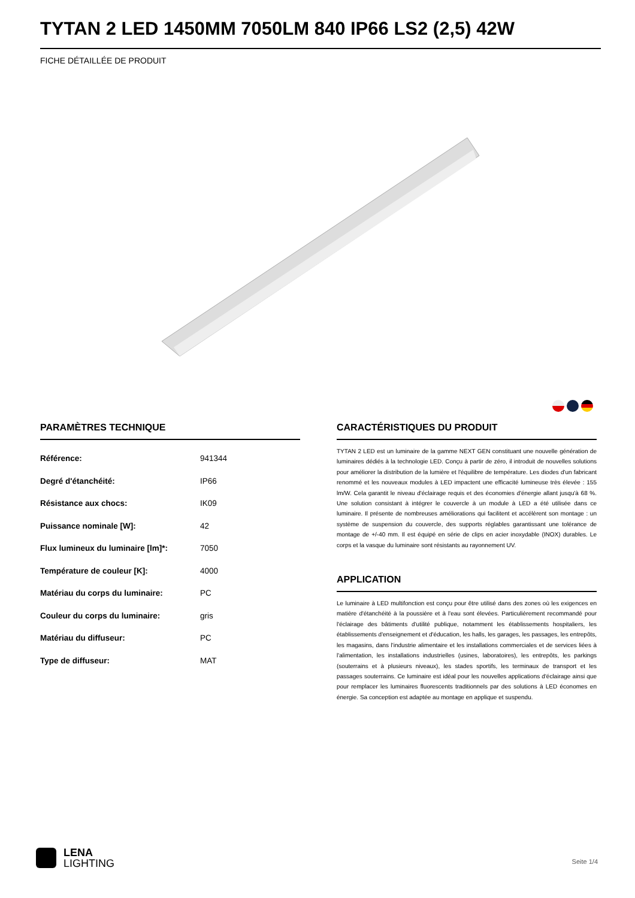TYTAN 2 LED 1450MM 7050LM 840 IP66 LS2 (2,5) 42W
FICHE DÉTAILLÉE DE PRODUIT
PARAMÈTRES TECHNIQUE
| Référence: | 941344 |
| Degré d'étanchéité: | IP66 |
| Résistance aux chocs: | IK09 |
| Puissance nominale [W]: | 42 |
| Flux lumineux du luminaire [lm]*: | 7050 |
| Température de couleur [K]: | 4000 |
| Matériau du corps du luminaire: | PC |
| Couleur du corps du luminaire: | gris |
| Matériau du diffuseur: | PC |
| Type de diffuseur: | MAT |
CARACTÉRISTIQUES DU PRODUIT
TYTAN 2 LED est un luminaire de la gamme NEXT GEN constituant une nouvelle génération de luminaires dédiés à la technologie LED. Conçu à partir de zéro, il introduit de nouvelles solutions pour améliorer la distribution de la lumière et l'équilibre de température. Les diodes d'un fabricant renommé et les nouveaux modules à LED impactent une efficacité lumineuse très élevée : 155 lm/W. Cela garantit le niveau d'éclairage requis et des économies d'énergie allant jusqu'à 68 %. Une solution consistant à intégrer le couvercle à un module à LED a été utilisée dans ce luminaire. Il présente de nombreuses améliorations qui facilitent et accélèrent son montage : un système de suspension du couvercle, des supports réglables garantissant une tolérance de montage de +/-40 mm. Il est équipé en série de clips en acier inoxydable (INOX) durables. Le corps et la vasque du luminaire sont résistants au rayonnement UV.
APPLICATION
Le luminaire à LED multifonction est conçu pour être utilisé dans des zones où les exigences en matière d'étanchéité à la poussière et à l'eau sont élevées. Particulièrement recommandé pour l'éclairage des bâtiments d'utilité publique, notamment les établissements hospitaliers, les établissements d'enseignement et d'éducation, les halls, les garages, les passages, les entrepôts, les magasins, dans l'industrie alimentaire et les installations commerciales et de services liées à l'alimentation, les installations industrielles (usines, laboratoires), les entrepôts, les parkings (souterrains et à plusieurs niveaux), les stades sportifs, les terminaux de transport et les passages souterrains. Ce luminaire est idéal pour les nouvelles applications d'éclairage ainsi que pour remplacer les luminaires fluorescents traditionnels par des solutions à LED économes en énergie. Sa conception est adaptée au montage en applique et suspendu.
LENA
LIGHTING
Seite 1/4